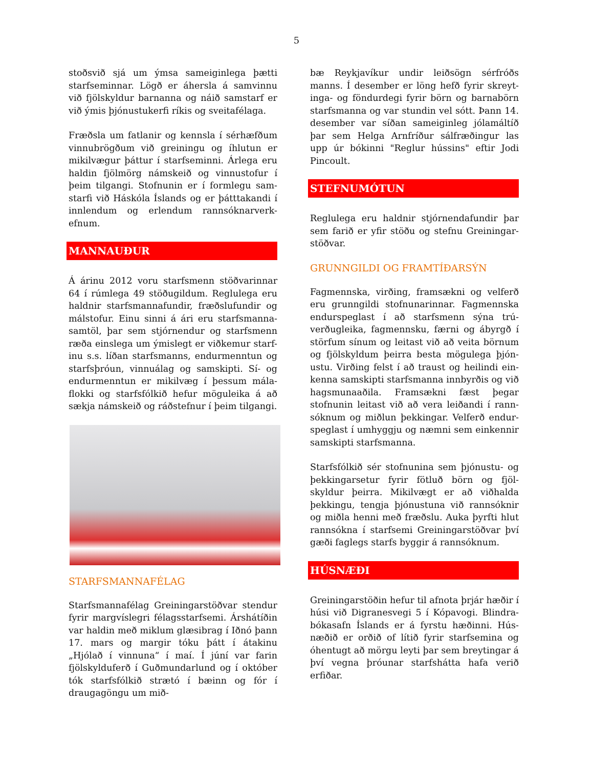5
stoðsvið sjá um ýmsa sameiginlega þætti starfseminnar. Lögð er áhersla á samvinnu við fjölskyldur barnanna og náið samstarf er við ýmis þjónustukerfi ríkis og sveitafélaga.
Fræðsla um fatlanir og kennsla í sérhæfðum vinnubrögðum við greiningu og íhlutun er mikilvægur þáttur í starfseminni. Árlega eru haldin fjölmörg námskeið og vinnustofur í þeim tilgangi. Stofnunin er í formlegu sam-starfi við Háskóla Íslands og er þátttakandi í innlendum og erlendum rannsóknarverk-efnum.
MANNAUÐUR
Á árinu 2012 voru starfsmenn stöðvarinnar 64 í rúmlega 49 stöðugildum. Reglulega eru haldnir starfsmannafundir, fræðslufundir og málstofur. Einu sinni á ári eru starfsmanna-samtöl, þar sem stjórnendur og starfsmenn ræða einslega um ýmislegt er viðkemur starf-inu s.s. líðan starfsmanns, endurmenntun og starfsþróun, vinnuálag og samskipti. Sí- og endurmenntun er mikilvæg í þessum mála-flokki og starfsfólkið hefur möguleika á að sækja námskeið og ráðstefnur í þeim tilgangi.
STARFSMANNAFÉLAG
Starfsmannafélag Greiningarstöðvar stendur fyrir margvíslegri félagsstarfsemi. Árshátíðin var haldin með miklum glæsibrag í Iðnó þann 17. mars og margir tóku þátt í átakinu „Hjólað í vinnuna“ í maí. Í júní var farin fjölskylduferð í Guðmundarlund og í október tók starfsfólkið strætó í bæinn og fór í draugagöngu um mið-
bæ Reykjavíkur undir leiðsögn sérfróðs manns. Í desember er löng hefð fyrir skreyt-inga- og föndurdegi fyrir börn og barnabörn starfsmanna og var stundin vel sótt. Þann 14. desember var síðan sameiginleg jólamáltíð þar sem Helga Arnfríður sálfræðingur las upp úr bókinni "Reglur hússins" eftir Jodi Pincoult.
STEFNUMÓTUN
Reglulega eru haldnir stjórnendafundir þar sem farið er yfir stöðu og stefnu Greiningar-stöðvar.
GRUNNGILDI OG FRAMTÍÐARSÝN
Fagmennska, virðing, framsækni og velferð eru grunngildi stofnunarinnar. Fagmennska endurspeglast í að starfsmenn sýna trú-verðugleika, fagmennsku, færni og ábyrgð í störfum sínum og leitast við að veita börnum og fjölskyldum þeirra besta mögulega þjón-ustu. Virðing felst í að traust og heilindi ein-kenna samskipti starfsmanna innbyrðis og við hagsmunaaðila. Framsækni fæst þegar stofnunin leitast við að vera leiðandi í rann-sóknum og miðlun þekkingar. Velferð endur-speglast í umhyggju og næmni sem einkennir samskipti starfsmanna.
Starfsfólkið sér stofnunina sem þjónustu- og þekkingarsetur fyrir fötluð börn og fjöl-skyldur þeirra. Mikilvægt er að viðhalda þekkingu, tengja þjónustuna við rannsóknir og miðla henni með fræðslu. Auka þyrfti hlut rannsókna í starfsemi Greiningarstöðvar því gæði faglegs starfs byggir á rannsóknum.
HÚSNÆÐI
Greiningarstöðin hefur til afnota þrjár hæðir í húsi við Digranesvegi 5 í Kópavogi. Blindra-bókasafn Íslands er á fyrstu hæðinni. Hús-næðið er orðið of lítið fyrir starfsemina og óhentugt að mörgu leyti þar sem breytingar á því vegna þróunar starfshátta hafa verið erfiðar.